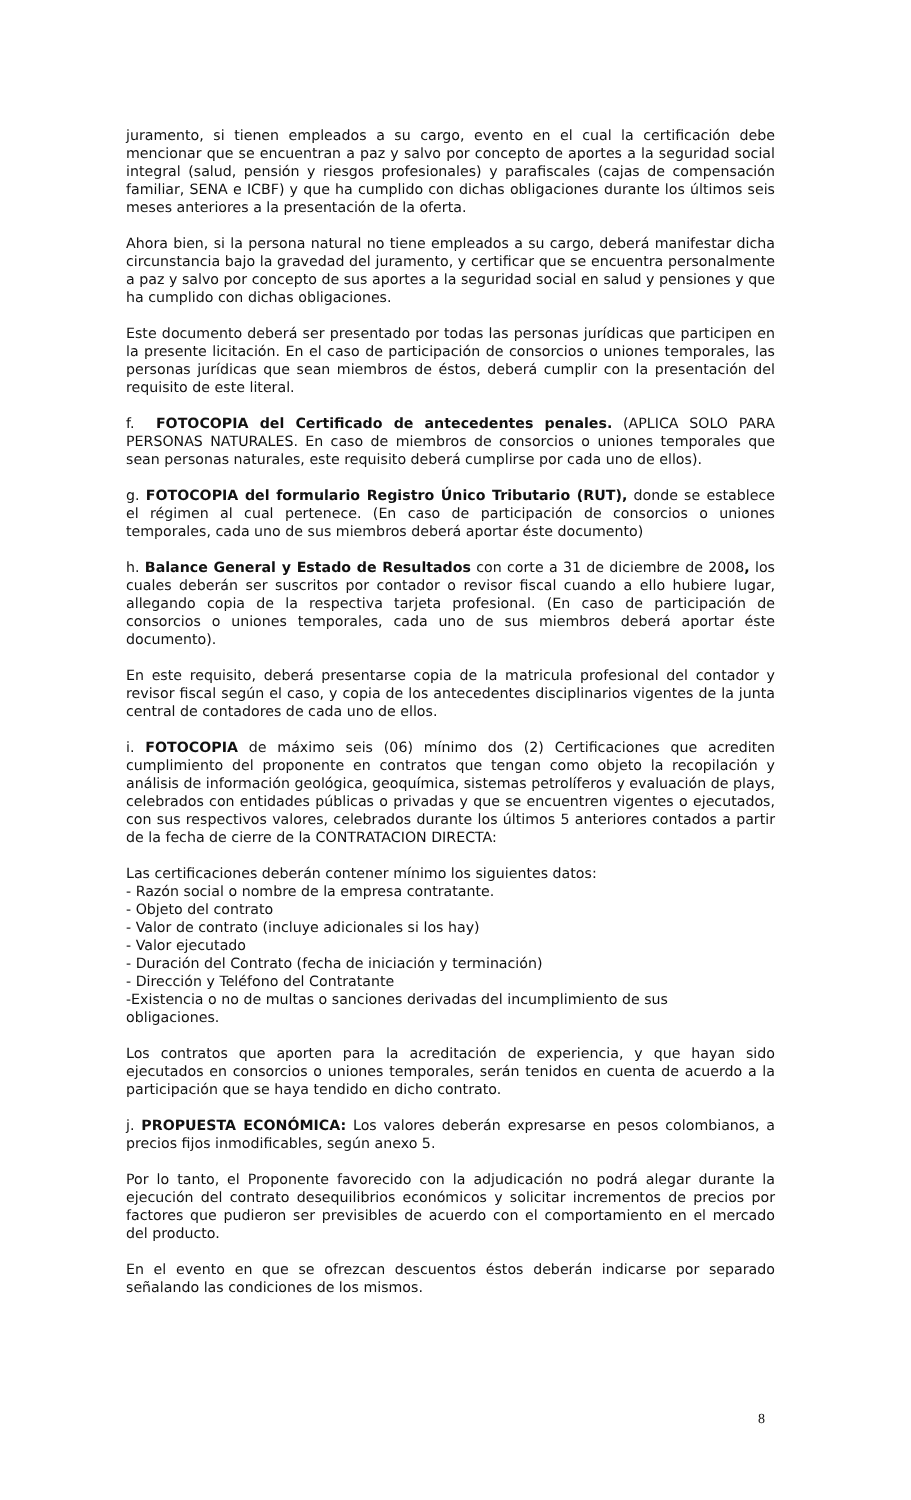juramento, si tienen empleados a su cargo, evento en el cual la certificación debe mencionar que se encuentran a paz y salvo por concepto de aportes a la seguridad social integral (salud, pensión y riesgos profesionales) y parafiscales (cajas de compensación familiar, SENA e ICBF) y que ha cumplido con dichas obligaciones durante los últimos seis meses anteriores a la presentación de la oferta.
Ahora bien, si la persona natural no tiene empleados a su cargo, deberá manifestar dicha circunstancia bajo la gravedad del juramento, y certificar que se encuentra personalmente a paz y salvo por concepto de sus aportes a la seguridad social en salud y pensiones y que ha cumplido con dichas obligaciones.
Este documento deberá ser presentado por todas las personas jurídicas que participen en la presente licitación. En el caso de participación de consorcios o uniones temporales, las personas jurídicas que sean miembros de éstos, deberá cumplir con la presentación del requisito de este literal.
f. FOTOCOPIA del Certificado de antecedentes penales. (APLICA SOLO PARA PERSONAS NATURALES. En caso de miembros de consorcios o uniones temporales que sean personas naturales, este requisito deberá cumplirse por cada uno de ellos).
g. FOTOCOPIA del formulario Registro Único Tributario (RUT), donde se establece el régimen al cual pertenece. (En caso de participación de consorcios o uniones temporales, cada uno de sus miembros deberá aportar éste documento)
h. Balance General y Estado de Resultados con corte a 31 de diciembre de 2008, los cuales deberán ser suscritos por contador o revisor fiscal cuando a ello hubiere lugar, allegando copia de la respectiva tarjeta profesional. (En caso de participación de consorcios o uniones temporales, cada uno de sus miembros deberá aportar éste documento).
En este requisito, deberá presentarse copia de la matricula profesional del contador y revisor fiscal según el caso, y copia de los antecedentes disciplinarios vigentes de la junta central de contadores de cada uno de ellos.
i. FOTOCOPIA de máximo seis (06) mínimo dos (2) Certificaciones que acrediten cumplimiento del proponente en contratos que tengan como objeto la recopilación y análisis de información geológica, geoquímica, sistemas petrolíferos y evaluación de plays, celebrados con entidades públicas o privadas y que se encuentren vigentes o ejecutados, con sus respectivos valores, celebrados durante los últimos 5 anteriores contados a partir de la fecha de cierre de la CONTRATACION DIRECTA:
Las certificaciones deberán contener mínimo los siguientes datos:
- Razón social o nombre de la empresa contratante.
- Objeto del contrato
- Valor de contrato (incluye adicionales si los hay)
- Valor ejecutado
- Duración del Contrato (fecha de iniciación y terminación)
- Dirección y Teléfono del Contratante
-Existencia o no de multas o sanciones derivadas del incumplimiento de sus
obligaciones.
Los contratos que aporten para la acreditación de experiencia, y que hayan sido ejecutados en consorcios o uniones temporales, serán tenidos en cuenta de acuerdo a la participación que se haya tendido en dicho contrato.
j. PROPUESTA ECONÓMICA: Los valores deberán expresarse en pesos colombianos, a precios fijos inmodificables, según anexo 5.
Por lo tanto, el Proponente favorecido con la adjudicación no podrá alegar durante la ejecución del contrato desequilibrios económicos y solicitar incrementos de precios por factores que pudieron ser previsibles de acuerdo con el comportamiento en el mercado del producto.
En el evento en que se ofrezcan descuentos éstos deberán indicarse por separado señalando las condiciones de los mismos.
8